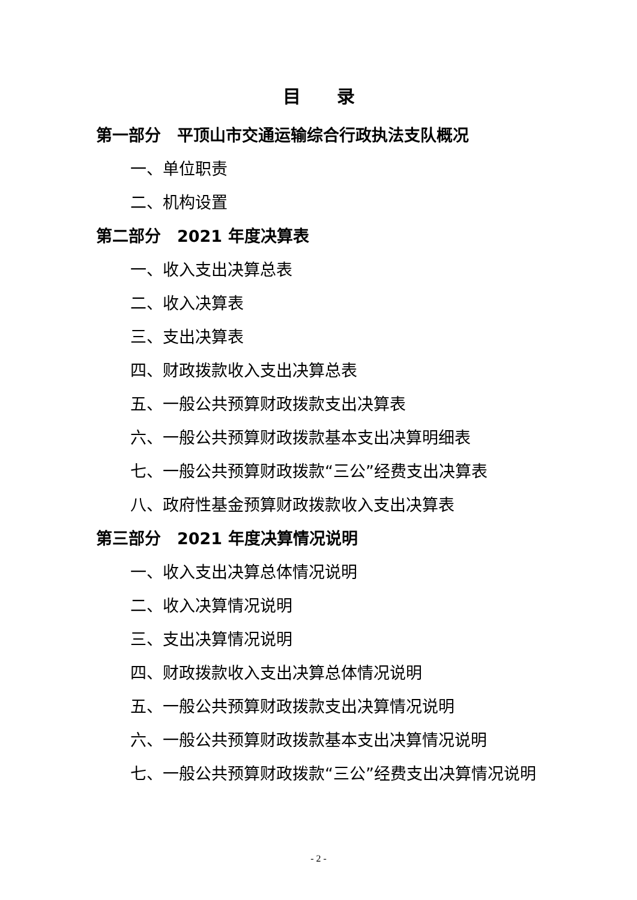目录
第一部分　平顶山市交通运输综合行政执法支队概况
一、单位职责
二、机构设置
第二部分　2021 年度决算表
一、收入支出决算总表
二、收入决算表
三、支出决算表
四、财政拨款收入支出决算总表
五、一般公共预算财政拨款支出决算表
六、一般公共预算财政拨款基本支出决算明细表
七、一般公共预算财政拨款“三公”经费支出决算表
八、政府性基金预算财政拨款收入支出决算表
第三部分　2021 年度决算情况说明
一、收入支出决算总体情况说明
二、收入决算情况说明
三、支出决算情况说明
四、财政拨款收入支出决算总体情况说明
五、一般公共预算财政拨款支出决算情况说明
六、一般公共预算财政拨款基本支出决算情况说明
七、一般公共预算财政拨款“三公”经费支出决算情况说明
- 2 -